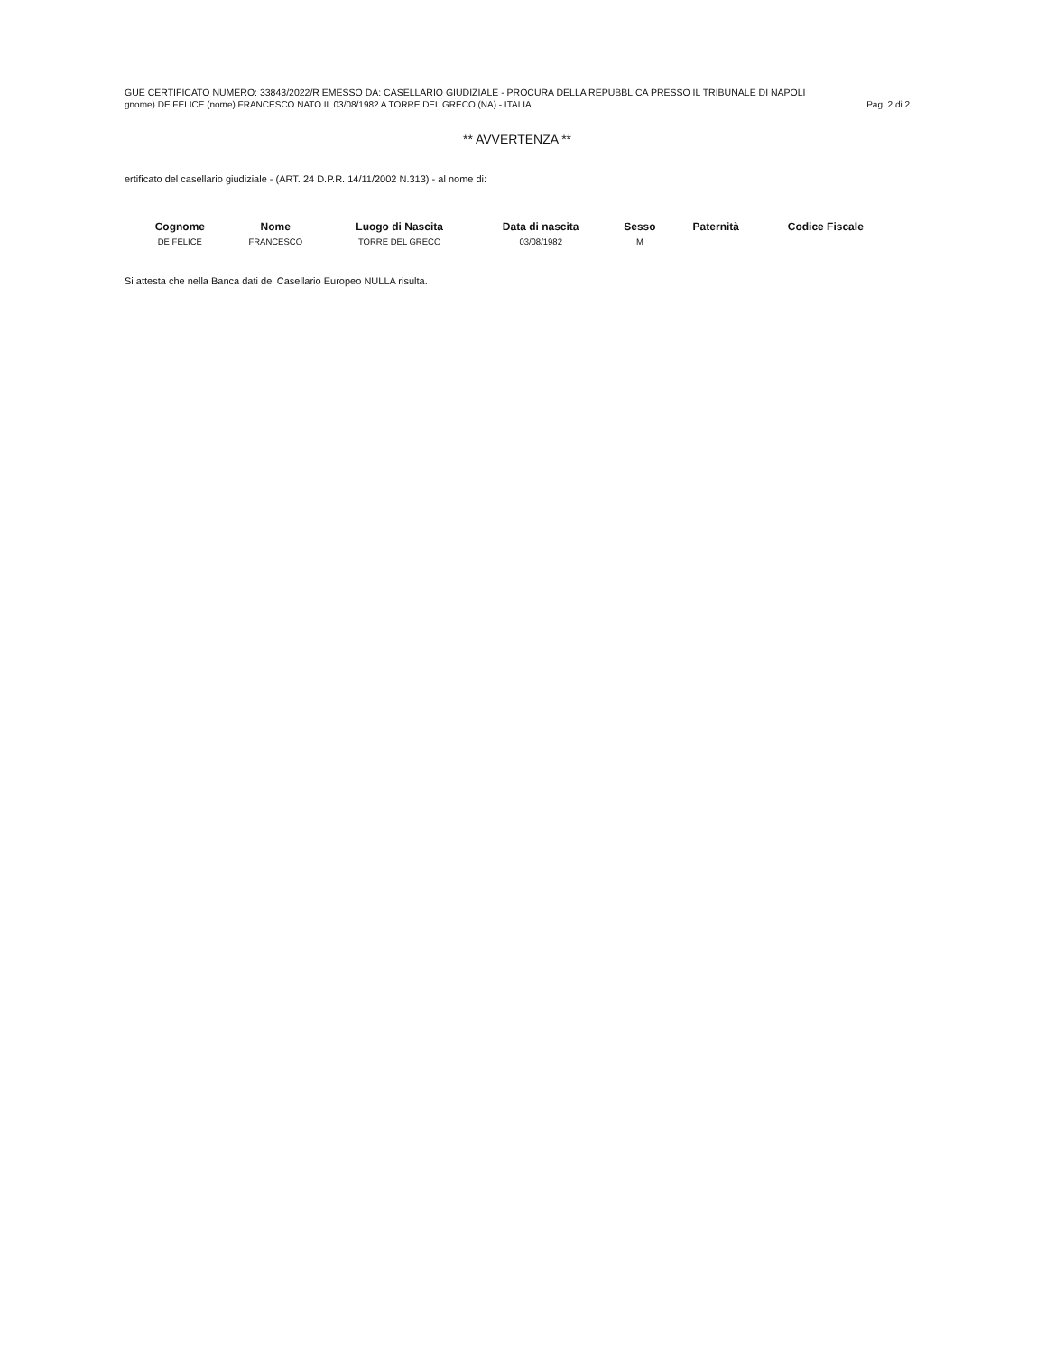GUE CERTIFICATO NUMERO: 33843/2022/R EMESSO DA: CASELLARIO GIUDIZIALE - PROCURA DELLA REPUBBLICA PRESSO IL TRIBUNALE DI NAPOLI
gnome) DE FELICE (nome) FRANCESCO NATO IL 03/08/1982 A TORRE DEL GRECO (NA) - ITALIA Pag. 2 di 2
** AVVERTENZA **
ertificato del casellario giudiziale - (ART. 24 D.P.R. 14/11/2002 N.313) - al nome di:
| Cognome | Nome | Luogo di Nascita | Data di nascita | Sesso | Paternità | Codice Fiscale |
| --- | --- | --- | --- | --- | --- | --- |
| DE FELICE | FRANCESCO | TORRE DEL GRECO | 03/08/1982 | M | | |
Si attesta che nella Banca dati del Casellario Europeo NULLA risulta.